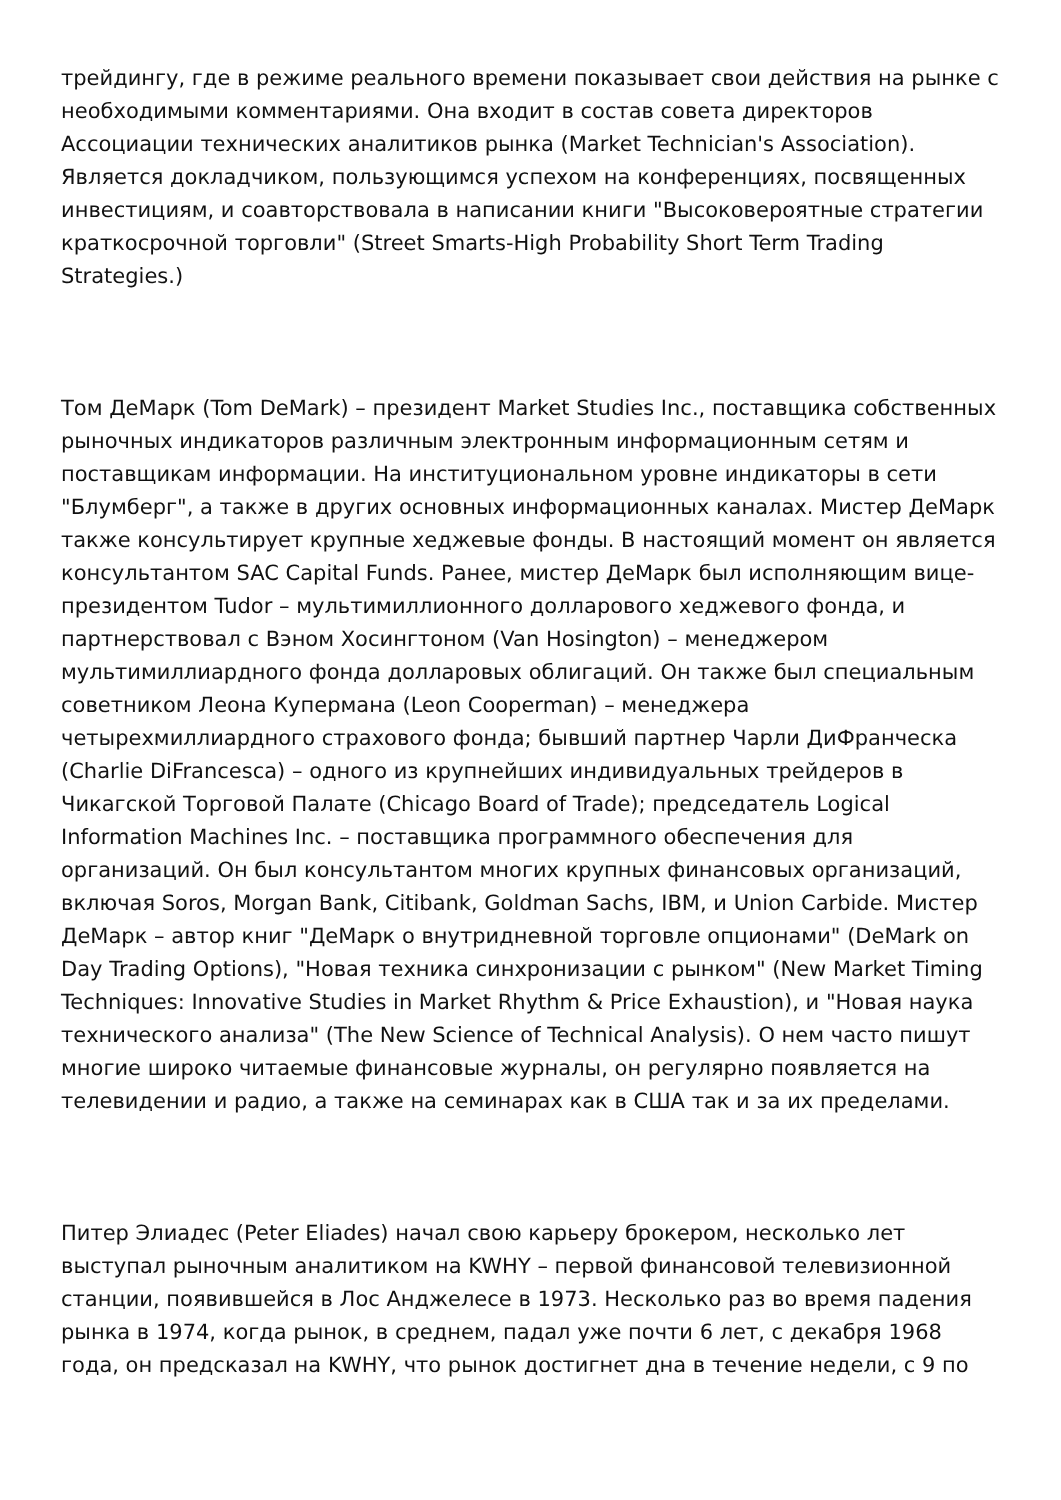трейдингу, где в режиме реального времени показывает свои действия на рынке с необходимыми комментариями. Она входит в состав совета директоров Ассоциации технических аналитиков рынка (Market Technician's Association). Является докладчиком, пользующимся успехом на конференциях, посвященных инвестициям, и соавторствовала в написании книги "Высоковероятные стратегии краткосрочной торговли" (Street Smarts-High Probability Short Term Trading Strategies.)
Том ДеМарк (Tom DeMark) – президент Market Studies Inc., поставщика собственных рыночных индикаторов различным электронным информационным сетям и поставщикам информации. На институциональном уровне индикаторы в сети "Блумберг", а также в других основных информационных каналах. Мистер ДеМарк также консультирует крупные хеджевые фонды. В настоящий момент он является консультантом SAC Capital Funds. Ранее, мистер ДеМарк был исполняющим вице-президентом Tudor – мультимиллионного долларового хеджевого фонда, и партнерствовал с Вэном Хосингтоном (Van Hosington) – менеджером мультимиллиардного фонда долларовых облигаций. Он также был специальным советником Леона Купермана (Leon Cooperman) – менеджера четырехмиллиардного страхового фонда; бывший партнер Чарли ДиФранческа (Charlie DiFrancesca) – одного из крупнейших индивидуальных трейдеров в Чикагской Торговой Палате (Chicago Board of Trade); председатель Logical Information Machines Inc. – поставщика программного обеспечения для организаций. Он был консультантом многих крупных финансовых организаций, включая Soros, Morgan Bank, Citibank, Goldman Sachs, IBM, и Union Carbide. Мистер ДеМарк – автор книг "ДеМарк о внутридневной торговле опционами" (DeMark on Day Trading Options), "Новая техника синхронизации с рынком" (New Market Timing Techniques: Innovative Studies in Market Rhythm & Price Exhaustion), и "Новая наука технического анализа" (The New Science of Technical Analysis). О нем часто пишут многие широко читаемые финансовые журналы, он регулярно появляется на телевидении и радио, а также на семинарах как в США так и за их пределами.
Питер Элиадес (Peter Eliades) начал свою карьеру брокером, несколько лет выступал рыночным аналитиком на KWHY – первой финансовой телевизионной станции, появившейся в Лос Анджелесе в 1973. Несколько раз во время падения рынка в 1974, когда рынок, в среднем, падал уже почти 6 лет, с декабря 1968 года, он предсказал на KWHY, что рынок достигнет дна в течение недели, с 9 по